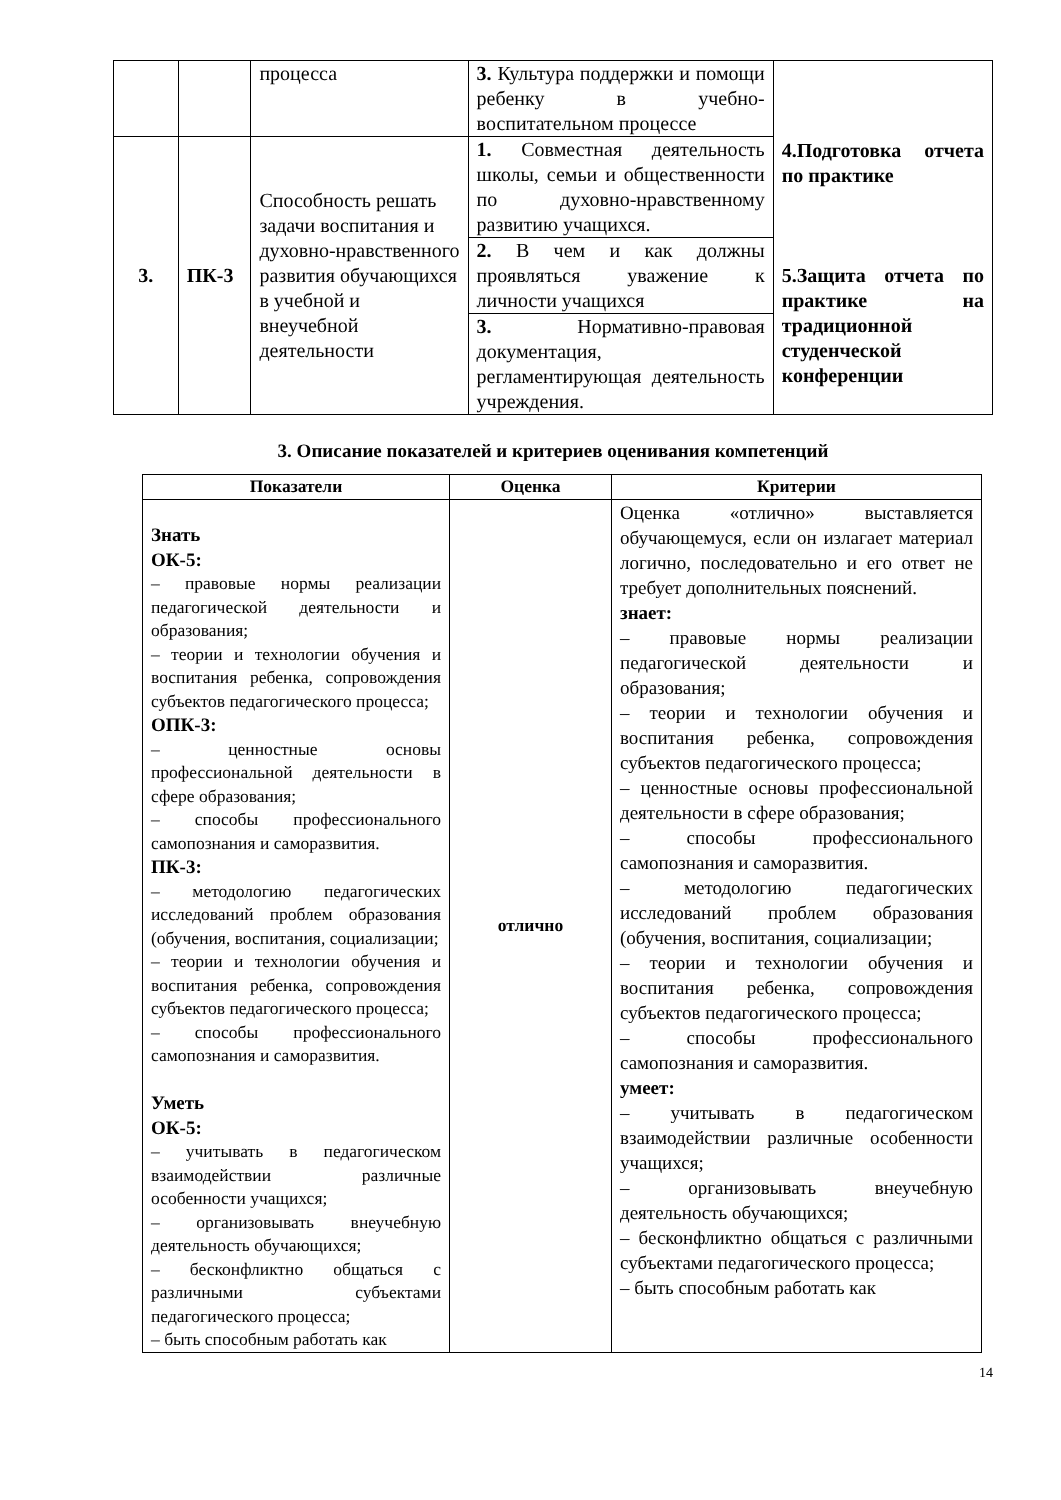| | | процесса | 3. Культура поддержки и помощи ребенку в учебно-воспитательном процессе | 4.Подготовка отчета по практике 5.Защита отчета по практике на традиционной студенческой конференции |
| 3. | ПК-3 | Способность решать задачи воспитания и духовно-нравственного развития обучающихся в учебной и внеучебной деятельности | 1. Совместная деятельность школы, семьи и общественности по духовно-нравственному развитию учащихся. | |
| | | | 2. В чем и как должны проявляться уважение к личности учащихся | |
| | | | 3. Нормативно-правовая документация, регламентирующая деятельность учреждения. | |
3. Описание показателей и критериев оценивания компетенций
| Показатели | Оценка | Критерии |
| --- | --- | --- |
| Знать ОК-5: – правовые нормы реализации педагогической деятельности и образования; – теории и технологии обучения и воспитания ребенка, сопровождения субъектов педагогического процесса; ОПК-3: – ценностные основы профессиональной деятельности в сфере образования; – способы профессионального самопознания и саморазвития. ПК-3: – методологию педагогических исследований проблем образования (обучения, воспитания, социализации; – теории и технологии обучения и воспитания ребенка, сопровождения субъектов педагогического процесса; – способы профессионального самопознания и саморазвития. Уметь ОК-5: – учитывать в педагогическом взаимодействии различные особенности учащихся; – организовывать внеучебную деятельность обучающихся; – бесконфликтно общаться с различными субъектами педагогического процесса; – быть способным работать как | отлично | Оценка «отлично» выставляется обучающемуся, если он излагает материал логично, последовательно и его ответ не требует дополнительных пояснений. знает: – правовые нормы реализации педагогической деятельности и образования; – теории и технологии обучения и воспитания ребенка, сопровождения субъектов педагогического процесса; – ценностные основы профессиональной деятельности в сфере образования; – способы профессионального самопознания и саморазвития. – методологию педагогических исследований проблем образования (обучения, воспитания, социализации; – теории и технологии обучения и воспитания ребенка, сопровождения субъектов педагогического процесса; – способы профессионального самопознания и саморазвития. умеет: – учитывать в педагогическом взаимодействии различные особенности учащихся; – организовывать внеучебную деятельность обучающихся; – бесконфликтно общаться с различными субъектами педагогического процесса; – быть способным работать как |
14